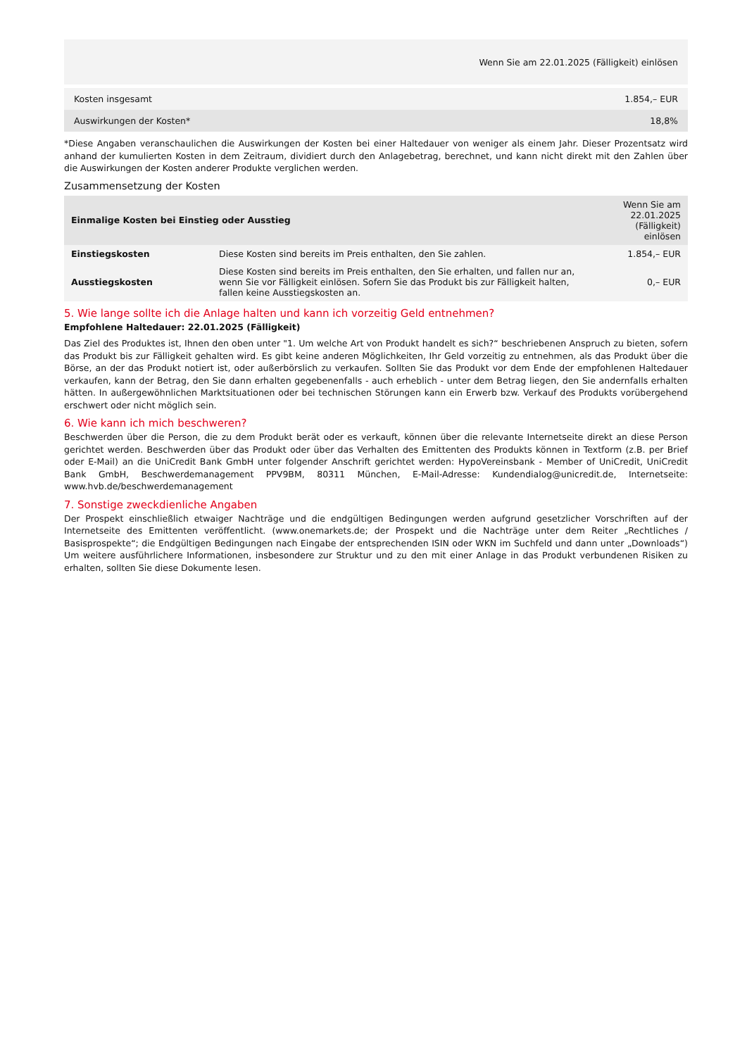| Wenn Sie am 22.01.2025 (Fälligkeit) einlösen | |
| Kosten insgesamt | 1.854,– EUR |
| Auswirkungen der Kosten* | 18,8% |
*Diese Angaben veranschaulichen die Auswirkungen der Kosten bei einer Haltedauer von weniger als einem Jahr. Dieser Prozentsatz wird anhand der kumulierten Kosten in dem Zeitraum, dividiert durch den Anlagebetrag, berechnet, und kann nicht direkt mit den Zahlen über die Auswirkungen der Kosten anderer Produkte verglichen werden.
Zusammensetzung der Kosten
| Einmalige Kosten bei Einstieg oder Ausstieg | | Wenn Sie am 22.01.2025 (Fälligkeit) einlösen |
| --- | --- | --- |
| Einstiegskosten | Diese Kosten sind bereits im Preis enthalten, den Sie zahlen. | 1.854,– EUR |
| Ausstiegskosten | Diese Kosten sind bereits im Preis enthalten, den Sie erhalten, und fallen nur an, wenn Sie vor Fälligkeit einlösen. Sofern Sie das Produkt bis zur Fälligkeit halten, fallen keine Ausstiegskosten an. | 0,– EUR |
5. Wie lange sollte ich die Anlage halten und kann ich vorzeitig Geld entnehmen?
Empfohlene Haltedauer: 22.01.2025 (Fälligkeit)
Das Ziel des Produktes ist, Ihnen den oben unter "1. Um welche Art von Produkt handelt es sich?“ beschriebenen Anspruch zu bieten, sofern das Produkt bis zur Fälligkeit gehalten wird. Es gibt keine anderen Möglichkeiten, Ihr Geld vorzeitig zu entnehmen, als das Produkt über die Börse, an der das Produkt notiert ist, oder außerbörslich zu verkaufen. Sollten Sie das Produkt vor dem Ende der empfohlenen Haltedauer verkaufen, kann der Betrag, den Sie dann erhalten gegebenenfalls - auch erheblich - unter dem Betrag liegen, den Sie andernfalls erhalten hätten. In außergewöhnlichen Marktsituationen oder bei technischen Störungen kann ein Erwerb bzw. Verkauf des Produkts vorübergehend erschwert oder nicht möglich sein.
6. Wie kann ich mich beschweren?
Beschwerden über die Person, die zu dem Produkt berät oder es verkauft, können über die relevante Internetseite direkt an diese Person gerichtet werden. Beschwerden über das Produkt oder über das Verhalten des Emittenten des Produkts können in Textform (z.B. per Brief oder E-Mail) an die UniCredit Bank GmbH unter folgender Anschrift gerichtet werden: HypoVereinsbank - Member of UniCredit, UniCredit Bank GmbH, Beschwerdemanagement PPV9BM, 80311 München, E-Mail-Adresse: Kundendialog@unicredit.de, Internetseite: www.hvb.de/beschwerdemanagement
7. Sonstige zweckdienliche Angaben
Der Prospekt einschließlich etwaiger Nachträge und die endgültigen Bedingungen werden aufgrund gesetzlicher Vorschriften auf der Internetseite des Emittenten veröffentlicht. (www.onemarkets.de; der Prospekt und die Nachträge unter dem Reiter „Rechtliches / Basisprospekte“; die Endgültigen Bedingungen nach Eingabe der entsprechenden ISIN oder WKN im Suchfeld und dann unter „Downloads“) Um weitere ausführlichere Informationen, insbesondere zur Struktur und zu den mit einer Anlage in das Produkt verbundenen Risiken zu erhalten, sollten Sie diese Dokumente lesen.